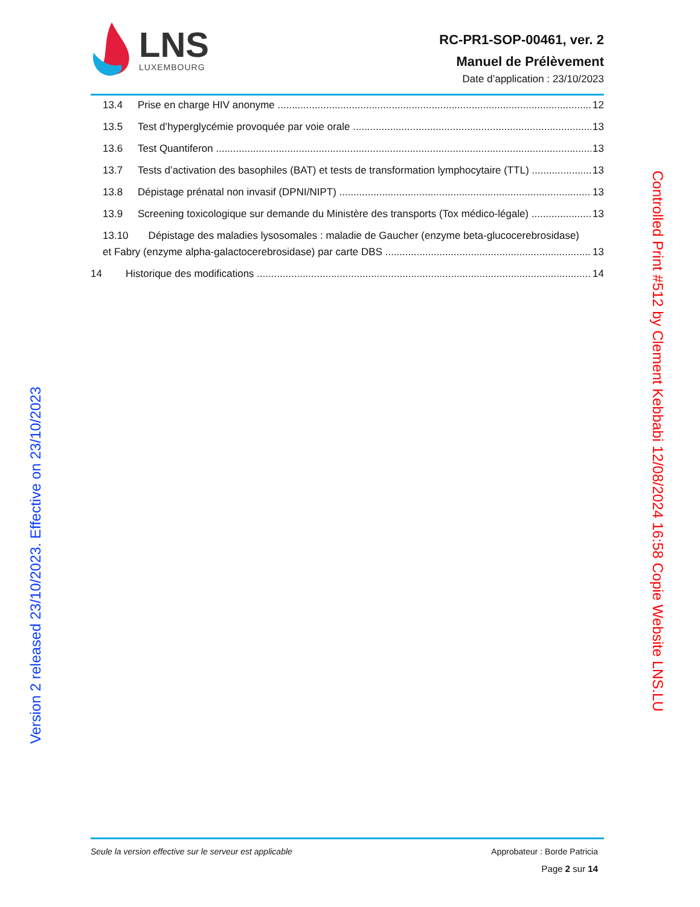LNS
LUXEMBOURG
RC-PR1-SOP-00461, ver. 2
Manuel de Prélèvement
Date d’application : 23/10/2023
13.4 Prise en charge HIV anonyme 12
13.5 Test d’hyperglycémie provoquée par voie orale 13
13.6 Test Quantiferon 13
13.7 Tests d’activation des basophiles (BAT) et tests de transformation lymphocytaire (TTL) 13
13.8 Dépistage prénatal non invasif (DPNI/NIPT) 13
13.9 Screening toxicologique sur demande du Ministère des transports (Tox médico-légale) 13
13.10 Dépistage des maladies lysosomales : maladie de Gaucher (enzyme beta-glucocerebrosidase)
et Fabry (enzyme alpha-galactocerebrosidase) par carte DBS 13
14 Historique des modifications 14
Version 2 released 23/10/2023. Effective on 23/10/2023
Controlled Print #512 by Clement Kebbabi 12/08/2024 16:58 Copie Website LNS.LU
Seule la version effective sur le serveur est applicable Approbateur : Borde Patricia
Page 2 sur 14